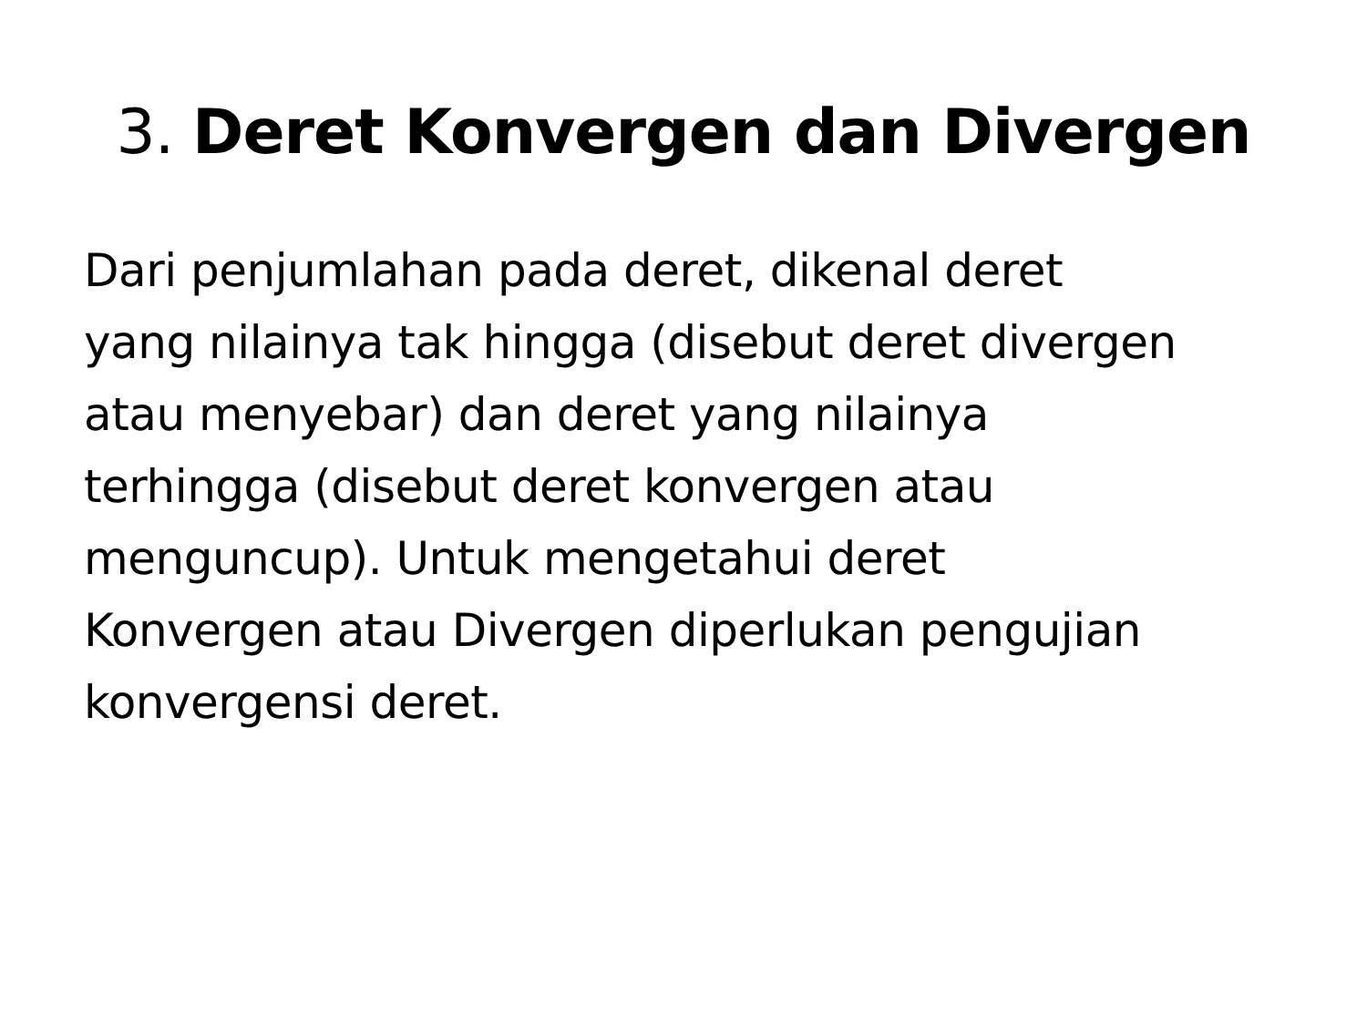3. Deret Konvergen dan Divergen
Dari penjumlahan pada deret, dikenal deret
yang nilainya tak hingga (disebut deret divergen
atau menyebar) dan deret yang nilainya
terhingga (disebut deret konvergen atau
menguncup). Untuk mengetahui deret
Konvergen atau Divergen diperlukan pengujian
konvergensi deret.